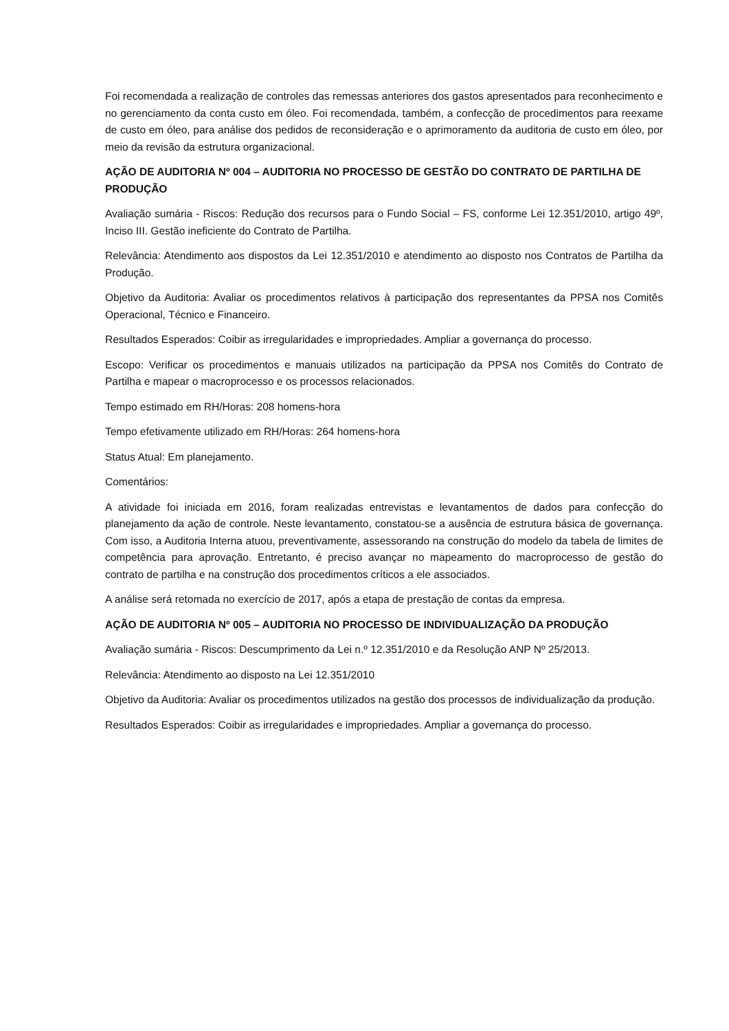Foi recomendada a realização de controles das remessas anteriores dos gastos apresentados para reconhecimento e no gerenciamento da conta custo em óleo. Foi recomendada, também, a confecção de procedimentos para reexame de custo em óleo, para análise dos pedidos de reconsideração e o aprimoramento da auditoria de custo em óleo, por meio da revisão da estrutura organizacional.
AÇÃO DE AUDITORIA Nº 004 – AUDITORIA NO PROCESSO DE GESTÃO DO CONTRATO DE PARTILHA DE PRODUÇÃO
Avaliação sumária - Riscos: Redução dos recursos para o Fundo Social – FS, conforme Lei 12.351/2010, artigo 49º, Inciso III. Gestão ineficiente do Contrato de Partilha.
Relevância: Atendimento aos dispostos da Lei 12.351/2010 e atendimento ao disposto nos Contratos de Partilha da Produção.
Objetivo da Auditoria: Avaliar os procedimentos relativos à participação dos representantes da PPSA nos Comitês Operacional, Técnico e Financeiro.
Resultados Esperados: Coibir as irregularidades e impropriedades. Ampliar a governança do processo.
Escopo: Verificar os procedimentos e manuais utilizados na participação da PPSA nos Comitês do Contrato de Partilha e mapear o macroprocesso e os processos relacionados.
Tempo estimado em RH/Horas: 208 homens-hora
Tempo efetivamente utilizado em RH/Horas: 264 homens-hora
Status Atual: Em planejamento.
Comentários:
A atividade foi iniciada em 2016, foram realizadas entrevistas e levantamentos de dados para confecção do planejamento da ação de controle. Neste levantamento, constatou-se a ausência de estrutura básica de governança. Com isso, a Auditoria Interna atuou, preventivamente, assessorando na construção do modelo da tabela de limites de competência para aprovação. Entretanto, é preciso avançar no mapeamento do macroprocesso de gestão do contrato de partilha e na construção dos procedimentos críticos a ele associados.
A análise será retomada no exercício de 2017, após a etapa de prestação de contas da empresa.
AÇÃO DE AUDITORIA Nº 005 – AUDITORIA NO PROCESSO DE INDIVIDUALIZAÇÃO DA PRODUÇÃO
Avaliação sumária - Riscos: Descumprimento da Lei n.º 12.351/2010 e da Resolução ANP Nº 25/2013.
Relevância: Atendimento ao disposto na Lei 12.351/2010
Objetivo da Auditoria: Avaliar os procedimentos utilizados na gestão dos processos de individualização da produção.
Resultados Esperados: Coibir as irregularidades e impropriedades. Ampliar a governança do processo.